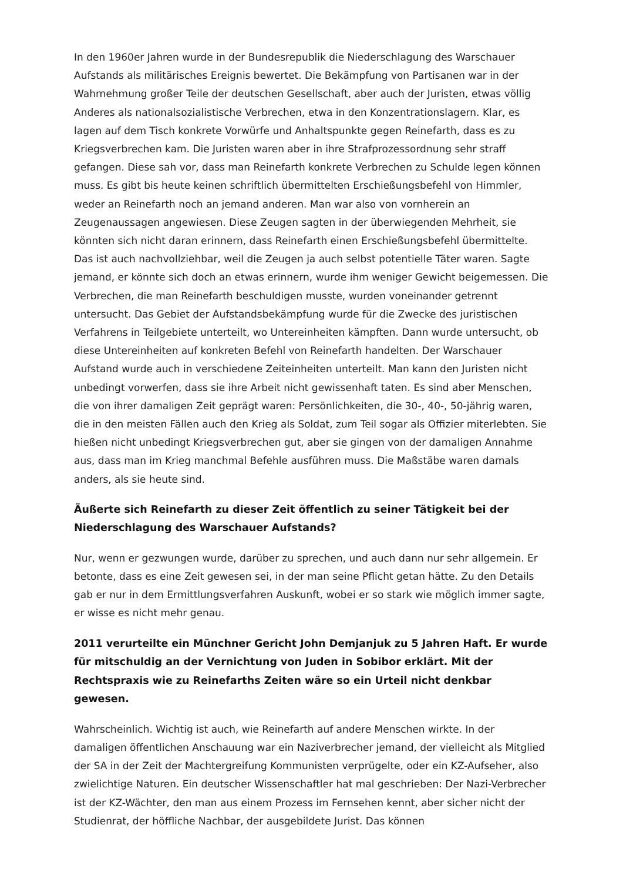In den 1960er Jahren wurde in der Bundesrepublik die Niederschlagung des Warschauer Aufstands als militärisches Ereignis bewertet. Die Bekämpfung von Partisanen war in der Wahrnehmung großer Teile der deutschen Gesellschaft, aber auch der Juristen, etwas völlig Anderes als nationalsozialistische Verbrechen, etwa in den Konzentrationslagern. Klar, es lagen auf dem Tisch konkrete Vorwürfe und Anhaltspunkte gegen Reinefarth, dass es zu Kriegsverbrechen kam. Die Juristen waren aber in ihre Strafprozessordnung sehr straff gefangen. Diese sah vor, dass man Reinefarth konkrete Verbrechen zu Schulde legen können muss. Es gibt bis heute keinen schriftlich übermittelten Erschießungsbefehl von Himmler, weder an Reinefarth noch an jemand anderen. Man war also von vornherein an Zeugenaussagen angewiesen. Diese Zeugen sagten in der überwiegenden Mehrheit, sie könnten sich nicht daran erinnern, dass Reinefarth einen Erschießungsbefehl übermittelte. Das ist auch nachvollziehbar, weil die Zeugen ja auch selbst potentielle Täter waren. Sagte jemand, er könnte sich doch an etwas erinnern, wurde ihm weniger Gewicht beigemessen. Die Verbrechen, die man Reinefarth beschuldigen musste, wurden voneinander getrennt untersucht. Das Gebiet der Aufstandsbekämpfung wurde für die Zwecke des juristischen Verfahrens in Teilgebiete unterteilt, wo Untereinheiten kämpften. Dann wurde untersucht, ob diese Untereinheiten auf konkreten Befehl von Reinefarth handelten. Der Warschauer Aufstand wurde auch in verschiedene Zeiteinheiten unterteilt. Man kann den Juristen nicht unbedingt vorwerfen, dass sie ihre Arbeit nicht gewissenhaft taten. Es sind aber Menschen, die von ihrer damaligen Zeit geprägt waren: Persönlichkeiten, die 30-, 40-, 50-jährig waren, die in den meisten Fällen auch den Krieg als Soldat, zum Teil sogar als Offizier miterlebten. Sie hießen nicht unbedingt Kriegsverbrechen gut, aber sie gingen von der damaligen Annahme aus, dass man im Krieg manchmal Befehle ausführen muss. Die Maßstäbe waren damals anders, als sie heute sind.
Äußerte sich Reinefarth zu dieser Zeit öffentlich zu seiner Tätigkeit bei der Niederschlagung des Warschauer Aufstands?
Nur, wenn er gezwungen wurde, darüber zu sprechen, und auch dann nur sehr allgemein. Er betonte, dass es eine Zeit gewesen sei, in der man seine Pflicht getan hätte. Zu den Details gab er nur in dem Ermittlungsverfahren Auskunft, wobei er so stark wie möglich immer sagte, er wisse es nicht mehr genau.
2011 verurteilte ein Münchner Gericht John Demjanjuk zu 5 Jahren Haft. Er wurde für mitschuldig an der Vernichtung von Juden in Sobibor erklärt. Mit der Rechtspraxis wie zu Reinefarths Zeiten wäre so ein Urteil nicht denkbar gewesen.
Wahrscheinlich. Wichtig ist auch, wie Reinefarth auf andere Menschen wirkte. In der damaligen öffentlichen Anschauung war ein Naziverbrecher jemand, der vielleicht als Mitglied der SA in der Zeit der Machtergreifung Kommunisten verprügelte, oder ein KZ-Aufseher, also zwielichtige Naturen. Ein deutscher Wissenschaftler hat mal geschrieben: Der Nazi-Verbrecher ist der KZ-Wächter, den man aus einem Prozess im Fernsehen kennt, aber sicher nicht der Studienrat, der höffliche Nachbar, der ausgebildete Jurist. Das können